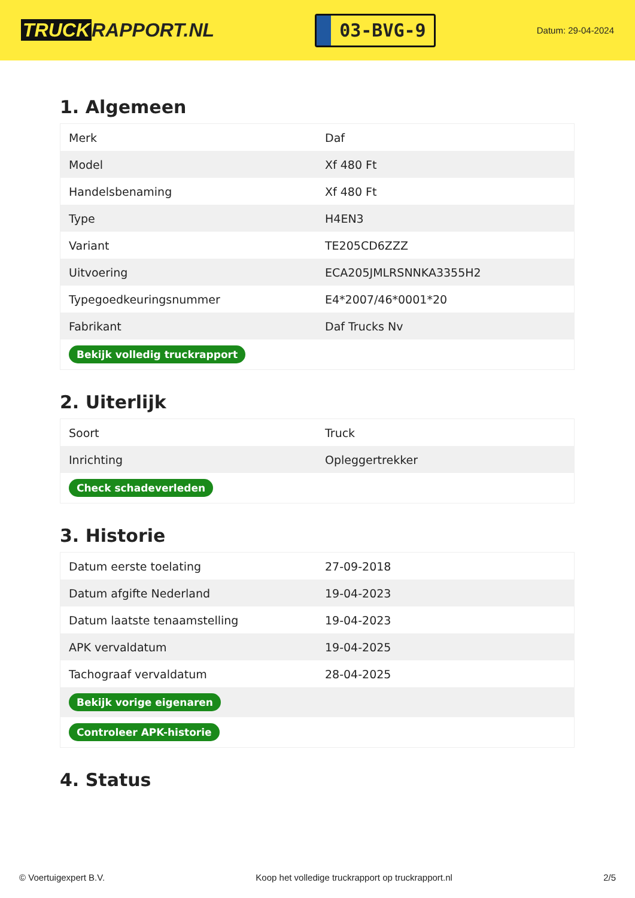TRUCK RAPPORT.NL
03-BVG-9
Datum: 29-04-2024
1. Algemeen
| Merk | Daf |
| Model | Xf 480 Ft |
| Handelsbenaming | Xf 480 Ft |
| Type | H4EN3 |
| Variant | TE205CD6ZZZ |
| Uitvoering | ECA205JMLRSNNKA3355H2 |
| Typegoedkeuringsnummer | E4*2007/46*0001*20 |
| Fabrikant | Daf Trucks Nv |
| Bekijk volledig truckrapport | |
2. Uiterlijk
| Soort | Truck |
| Inrichting | Opleggertrekker |
| Check schadeverleden | |
3. Historie
| Datum eerste toelating | 27-09-2018 |
| Datum afgifte Nederland | 19-04-2023 |
| Datum laatste tenaamstelling | 19-04-2023 |
| APK vervaldatum | 19-04-2025 |
| Tachograaf vervaldatum | 28-04-2025 |
| Bekijk vorige eigenaren | |
| Controleer APK-historie | |
4. Status
© Voertuigexpert B.V. Koop het volledige truckrapport op truckrapport.nl 2/5